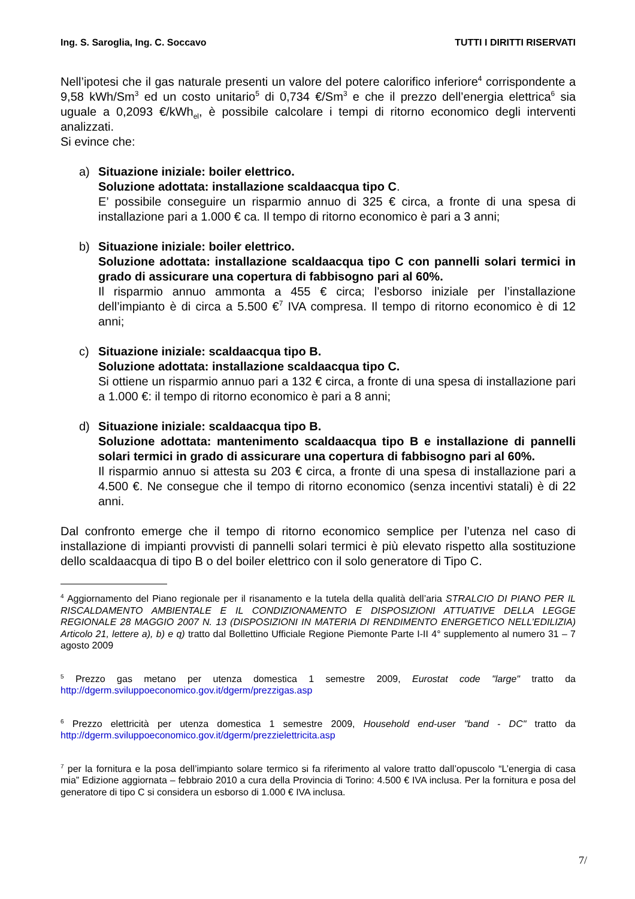Ing. S. Saroglia, Ing. C. Soccavo TUTTI I DIRITTI RISERVATI
Nell’ipotesi che il gas naturale presenti un valore del potere calorifico inferiore<sup>4</sup> corrispondente a 9,58 kWh/Sm<sup>3</sup> ed un costo unitario<sup>5</sup> di 0,734 €/Sm<sup>3</sup> e che il prezzo dell’energia elettrica<sup>6</sup> sia uguale a 0,2093 €/kWh<sub>el</sub>, è possibile calcolare i tempi di ritorno economico degli interventi analizzati.
Si evince che:
a) Situazione iniziale: boiler elettrico.
Soluzione adottata: installazione scaldaacqua tipo C.
E’ possibile conseguire un risparmio annuo di 325 € circa, a fronte di una spesa di installazione pari a 1.000 € ca. Il tempo di ritorno economico è pari a 3 anni;
b) Situazione iniziale: boiler elettrico.
Soluzione adottata: installazione scaldaacqua tipo C con pannelli solari termici in grado di assicurare una copertura di fabbisogno pari al 60%.
Il risparmio annuo ammonta a 455 € circa; l’esborso iniziale per l’installazione dell’impianto è di circa a 5.500 €<sup>7</sup> IVA compresa. Il tempo di ritorno economico è di 12 anni;
c) Situazione iniziale: scaldaacqua tipo B.
Soluzione adottata: installazione scaldaacqua tipo C.
Si ottiene un risparmio annuo pari a 132 € circa, a fronte di una spesa di installazione pari a 1.000 €: il tempo di ritorno economico è pari a 8 anni;
d) Situazione iniziale: scaldaacqua tipo B.
Soluzione adottata: mantenimento scaldaacqua tipo B e installazione di pannelli solari termici in grado di assicurare una copertura di fabbisogno pari al 60%.
Il risparmio annuo si attesta su 203 € circa, a fronte di una spesa di installazione pari a 4.500 €. Ne consegue che il tempo di ritorno economico (senza incentivi statali) è di 22 anni.
Dal confronto emerge che il tempo di ritorno economico semplice per l’utenza nel caso di installazione di impianti provvisti di pannelli solari termici è più elevato rispetto alla sostituzione dello scaldaacqua di tipo B o del boiler elettrico con il solo generatore di Tipo C.
<sup>4</sup> Aggiornamento del Piano regionale per il risanamento e la tutela della qualità dell’aria STRALCIO DI PIANO PER IL RISCALDAMENTO AMBIENTALE E IL CONDIZIONAMENTO E DISPOSIZIONI ATTUATIVE DELLA LEGGE REGIONALE 28 MAGGIO 2007 N. 13 (DISPOSIZIONI IN MATERIA DI RENDIMENTO ENERGETICO NELL’EDILIZIA) Articolo 21, lettere a), b) e q) tratto dal Bollettino Ufficiale Regione Piemonte Parte I-II 4° supplemento al numero 31 – 7 agosto 2009
<sup>5</sup> Prezzo gas metano per utenza domestica 1 semestre 2009, Eurostat code "large" tratto da http://dgerm.sviluppoeconomico.gov.it/dgerm/prezzigas.asp
<sup>6</sup> Prezzo elettricità per utenza domestica 1 semestre 2009, Household end-user "band - DC" tratto da http://dgerm.sviluppoeconomico.gov.it/dgerm/prezzielettricita.asp
<sup>7</sup> per la fornitura e la posa dell’impianto solare termico si fa riferimento al valore tratto dall’opuscolo “L’energia di casa mia” Edizione aggiornata – febbraio 2010 a cura della Provincia di Torino: 4.500 € IVA inclusa. Per la fornitura e posa del generatore di tipo C si considera un esborso di 1.000 € IVA inclusa.
7/